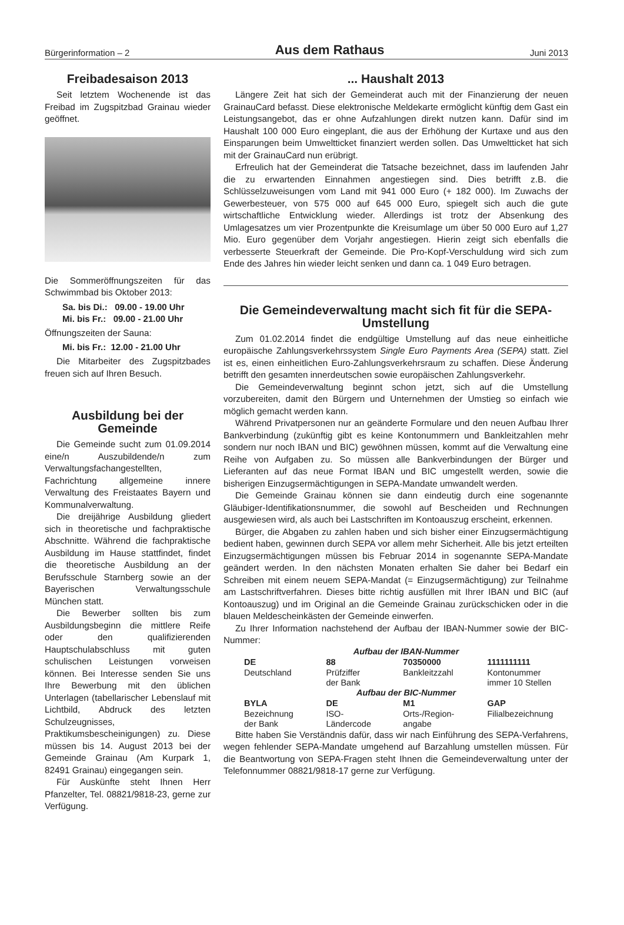Bürgerinformation – 2 Aus dem Rathaus Juni 2013
Freibadesaison 2013
Seit letztem Wochenende ist das Freibad im Zugspitzbad Grainau wieder geöffnet.
Die Sommeröffnungszeiten für das Schwimmbad bis Oktober 2013:
Sa. bis Di.: 09.00 - 19.00 Uhr
Mi. bis Fr.: 09.00 - 21.00 Uhr
Öffnungszeiten der Sauna:
Mi. bis Fr.: 12.00 - 21.00 Uhr
Die Mitarbeiter des Zugspitzbades freuen sich auf Ihren Besuch.
Ausbildung bei der Gemeinde
Die Gemeinde sucht zum 01.09.2014 eine/n Auszubildende/n zum Verwaltungsfachangestellten, Fachrichtung allgemeine innere Verwaltung des Freistaates Bayern und Kommunalverwaltung.
Die dreijährige Ausbildung gliedert sich in theoretische und fachpraktische Abschnitte. Während die fachpraktische Ausbildung im Hause stattfindet, findet die theoretische Ausbildung an der Berufsschule Starnberg sowie an der Bayerischen Verwaltungsschule München statt.
Die Bewerber sollten bis zum Ausbildungsbeginn die mittlere Reife oder den qualifizierenden Hauptschulabschluss mit guten schulischen Leistungen vorweisen können. Bei Interesse senden Sie uns Ihre Bewerbung mit den üblichen Unterlagen (tabellarischer Lebenslauf mit Lichtbild, Abdruck des letzten Schulzeugnisses, Praktikumsbescheinigungen) zu. Diese müssen bis 14. August 2013 bei der Gemeinde Grainau (Am Kurpark 1, 82491 Grainau) eingegangen sein.
Für Auskünfte steht Ihnen Herr Pfanzelter, Tel. 08821/9818-23, gerne zur Verfügung.
... Haushalt 2013
Längere Zeit hat sich der Gemeinderat auch mit der Finanzierung der neuen GrainauCard befasst. Diese elektronische Meldekarte ermöglicht künftig dem Gast ein Leistungsangebot, das er ohne Aufzahlungen direkt nutzen kann. Dafür sind im Haushalt 100 000 Euro eingeplant, die aus der Erhöhung der Kurtaxe und aus den Einsparungen beim Umweltticket finanziert werden sollen. Das Umweltticket hat sich mit der GrainauCard nun erübrigt.
Erfreulich hat der Gemeinderat die Tatsache bezeichnet, dass im laufenden Jahr die zu erwartenden Einnahmen angestiegen sind. Dies betrifft z.B. die Schlüsselzuweisungen vom Land mit 941 000 Euro (+ 182 000). Im Zuwachs der Gewerbesteuer, von 575 000 auf 645 000 Euro, spiegelt sich auch die gute wirtschaftliche Entwicklung wieder. Allerdings ist trotz der Absenkung des Umlagesatzes um vier Prozentpunkte die Kreisumlage um über 50 000 Euro auf 1,27 Mio. Euro gegenüber dem Vorjahr angestiegen. Hierin zeigt sich ebenfalls die verbesserte Steuerkraft der Gemeinde. Die Pro-Kopf-Verschuldung wird sich zum Ende des Jahres hin wieder leicht senken und dann ca. 1 049 Euro betragen.
Die Gemeindeverwaltung macht sich fit für die SEPA-Umstellung
Zum 01.02.2014 findet die endgültige Umstellung auf das neue einheitliche europäische Zahlungsverkehrssystem Single Euro Payments Area (SEPA) statt. Ziel ist es, einen einheitlichen Euro-Zahlungsverkehrsraum zu schaffen. Diese Änderung betrifft den gesamten innerdeutschen sowie europäischen Zahlungsverkehr.
Die Gemeindeverwaltung beginnt schon jetzt, sich auf die Umstellung vorzubereiten, damit den Bürgern und Unternehmen der Umstieg so einfach wie möglich gemacht werden kann.
Während Privatpersonen nur an geänderte Formulare und den neuen Aufbau Ihrer Bankverbindung (zukünftig gibt es keine Kontonummern und Bankleitzahlen mehr sondern nur noch IBAN und BIC) gewöhnen müssen, kommt auf die Verwaltung eine Reihe von Aufgaben zu. So müssen alle Bankverbindungen der Bürger und Lieferanten auf das neue Format IBAN und BIC umgestellt werden, sowie die bisherigen Einzugsermächtigungen in SEPA-Mandate umwandelt werden.
Die Gemeinde Grainau können sie dann eindeutig durch eine sogenannte Gläubiger-Identifikationsnummer, die sowohl auf Bescheiden und Rechnungen ausgewiesen wird, als auch bei Lastschriften im Kontoauszug erscheint, erkennen.
Bürger, die Abgaben zu zahlen haben und sich bisher einer Einzugsermächtigung bedient haben, gewinnen durch SEPA vor allem mehr Sicherheit. Alle bis jetzt erteilten Einzugsermächtigungen müssen bis Februar 2014 in sogenannte SEPA-Mandate geändert werden. In den nächsten Monaten erhalten Sie daher bei Bedarf ein Schreiben mit einem neuem SEPA-Mandat (= Einzugsermächtigung) zur Teilnahme am Lastschriftverfahren. Dieses bitte richtig ausfüllen mit Ihrer IBAN und BIC (auf Kontoauszug) und im Original an die Gemeinde Grainau zurückschicken oder in die blauen Meldescheinkästen der Gemeinde einwerfen.
Zu Ihrer Information nachstehend der Aufbau der IBAN-Nummer sowie der BIC-Nummer:
| Aufbau der IBAN-Nummer | | | |
| DE | 88 | 70350000 | 1111111111 |
| Deutschland | Prüfziffer der Bank | Bankleitzzahl | Kontonummer immer 10 Stellen |
| Aufbau der BIC-Nummer | | | |
| BYLA | DE | M1 | GAP |
| Bezeichnung der Bank | ISO- Ländercode | Orts-/Region- angabe | Filialbezeichnung |
Bitte haben Sie Verständnis dafür, dass wir nach Einführung des SEPA-Verfahrens, wegen fehlender SEPA-Mandate umgehend auf Barzahlung umstellen müssen. Für die Beantwortung von SEPA-Fragen steht Ihnen die Gemeindeverwaltung unter der Telefonnummer 08821/9818-17 gerne zur Verfügung.